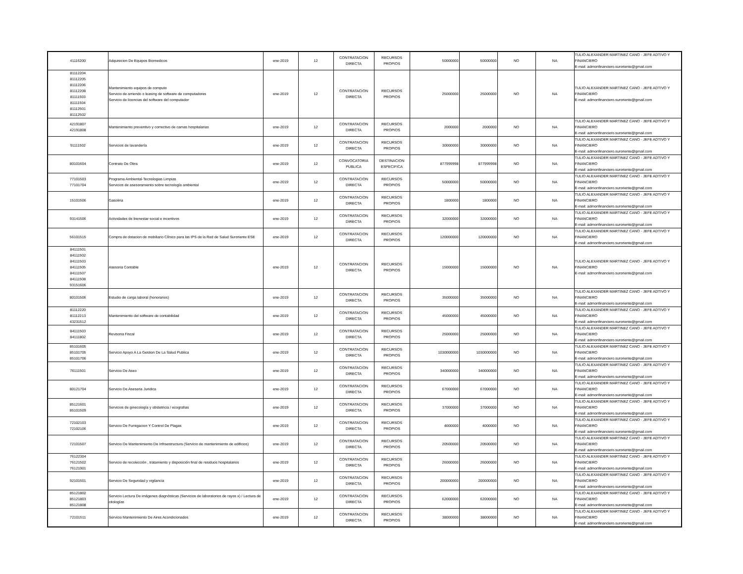| 41116200 | Adquisicion De Equipos Biomedicos | ene-2019 | 12 | CONTRATACION DIRECTA | RECURSOS PROPIOS | 50000000 | 50000000 | NO | NA | TULIO ALEXANDER MARTINEZ CANO - JEFE ADTIVO Y FINANCIERO E-mail: admonfinanciero.suroriente@gmail.com |
| 81112204 81112205 81112206 81112208 81111503 81111504 81112501 81112502 | Mantenimiento equipos de computo Servicio de arriendo o leasing de software de computadores Servicio de licencias del software del computador | ene-2019 | 12 | CONTRATACION DIRECTA | RECURSOS PROPIOS | 25000000 | 25000000 | NO | NA | TULIO ALEXANDER MARTINEZ CANO - JEFE ADTIVO Y FINANCIERO E-mail: admonfinanciero.suroriente@gmail.com |
| 42191807 42191808 | Mantenimiento preventivo y correctivo de camas hospitalarias | ene-2019 | 12 | CONTRATACION DIRECTA | RECURSOS PROPIOS | 2000000 | 2000000 | NO | NA | TULIO ALEXANDER MARTINEZ CANO - JEFE ADTIVO Y FINANCIERO E-mail: admonfinanciero.suroriente@gmail.com |
| 91111502 | Servicios de lavandería | ene-2019 | 12 | CONTRATACION DIRECTA | RECURSOS PROPIOS | 30000000 | 30000000 | NO | NA | TULIO ALEXANDER MARTINEZ CANO - JEFE ADTIVO Y FINANCIERO E-mail: admonfinanciero.suroriente@gmail.com |
| 80101604 | Contrato De Obra | ene-2019 | 12 | CONVOCATORIA PUBLICA | DESTINACION ESPECIFICA | 877999998 | 877999998 | NO | NA | TULIO ALEXANDER MARTINEZ CANO - JEFE ADTIVO Y FINANCIERO E-mail: admonfinanciero.suroriente@gmail.com |
| 77101503 77101704 | Programa Ambiental-Tecnologias Limpias Servicios de asesoramiento sobre tecnología ambiental | ene-2019 | 12 | CONTRATACION DIRECTA | RECURSOS PROPIOS | 50000000 | 50000000 | NO | NA | TULIO ALEXANDER MARTINEZ CANO - JEFE ADTIVO Y FINANCIERO E-mail: admonfinanciero.suroriente@gmail.com |
| 15101506 | Gasolina | ene-2019 | 12 | CONTRATACION DIRECTA | RECURSOS PROPIOS | 1800000 | 1800000 | NO | NA | TULIO ALEXANDER MARTINEZ CANO - JEFE ADTIVO Y FINANCIERO E-mail: admonfinanciero.suroriente@gmail.com |
| 93141506 | Actividades de bienestar social e incentivos | ene-2019 | 12 | CONTRATACION DIRECTA | RECURSOS PROPIOS | 32000000 | 32000000 | NO | NA | TULIO ALEXANDER MARTINEZ CANO - JEFE ADTIVO Y FINANCIERO E-mail: admonfinanciero.suroriente@gmail.com |
| 56101515 | Compra de dotacion de mobiliario Clínico para las IPS de la Red de Salud Suroriente ESE | ene-2019 | 12 | CONTRATACION DIRECTA | RECURSOS PROPIOS | 120000000 | 120000000 | NO | NA | TULIO ALEXANDER MARTINEZ CANO - JEFE ADTIVO Y FINANCIERO E-mail: admonfinanciero.suroriente@gmail.com |
| 84111501 84111502 84111503 84111505 84111507 84111508 93151606 | Asesoria Contable | ene-2019 | 12 | CONTRATACION DIRECTA | RECURSOS PROPIOS | 15000000 | 15000000 | NO | NA | TULIO ALEXANDER MARTINEZ CANO - JEFE ADTIVO Y FINANCIERO E-mail: admonfinanciero.suroriente@gmail.com |
| 80101506 | Estudio de carga laboral (honorarios) | ene-2019 | 12 | CONTRATACION DIRECTA | RECURSOS PROPIOS | 35000000 | 35000000 | NO | NA | TULIO ALEXANDER MARTINEZ CANO - JEFE ADTIVO Y FINANCIERO E-mail: admonfinanciero.suroriente@gmail.com |
| 81112220 81112213 43231512 | Mantenimiento del software de contabilidad | ene-2019 | 12 | CONTRATACION DIRECTA | RECURSOS PROPIOS | 45000000 | 45000000 | NO | NA | TULIO ALEXANDER MARTINEZ CANO - JEFE ADTIVO Y FINANCIERO E-mail: admonfinanciero.suroriente@gmail.com |
| 84111503 84111802 | Revisoria Fiscal | ene-2019 | 12 | CONTRATACION DIRECTA | RECURSOS PROPIOS | 25000000 | 25000000 | NO | NA | TULIO ALEXANDER MARTINEZ CANO - JEFE ADTIVO Y FINANCIERO E-mail: admonfinanciero.suroriente@gmail.com |
| 85101605 85101705 85101706 | Servicio Apoyo A La Gestion De La Salud Publica | ene-2019 | 12 | CONTRATACION DIRECTA | RECURSOS PROPIOS | 1030000000 | 1030000000 | NO | NA | TULIO ALEXANDER MARTINEZ CANO - JEFE ADTIVO Y FINANCIERO E-mail: admonfinanciero.suroriente@gmail.com |
| 76111501 | Servicio De Aseo | ene-2019 | 12 | CONTRATACION DIRECTA | RECURSOS PROPIOS | 340000000 | 340000000 | NO | NA | TULIO ALEXANDER MARTINEZ CANO - JEFE ADTIVO Y FINANCIERO E-mail: admonfinanciero.suroriente@gmail.com |
| 80121704 | Servicio De Asesoria Juridica | ene-2019 | 12 | CONTRATACION DIRECTA | RECURSOS PROPIOS | 67000000 | 67000000 | NO | NA | TULIO ALEXANDER MARTINEZ CANO - JEFE ADTIVO Y FINANCIERO E-mail: admonfinanciero.suroriente@gmail.com |
| 85121601 85101509 | Servicios de ginecología y obstetricia / ecografias | ene-2019 | 12 | CONTRATACION DIRECTA | RECURSOS PROPIOS | 37000000 | 37000000 | NO | NA | TULIO ALEXANDER MARTINEZ CANO - JEFE ADTIVO Y FINANCIERO E-mail: admonfinanciero.suroriente@gmail.com |
| 72102103 72102106 | Servicio De Fumigacion Y Control De Plagas | ene-2019 | 12 | CONTRATACION DIRECTA | RECURSOS PROPIOS | 4000000 | 4000000 | NO | NA | TULIO ALEXANDER MARTINEZ CANO - JEFE ADTIVO Y FINANCIERO E-mail: admonfinanciero.suroriente@gmail.com |
| 72101507 | Servicio De Mantenimiento De Infraestructura (Servicio de mantenimiento de edificios) | ene-2019 | 12 | CONTRATACION DIRECTA | RECURSOS PROPIOS | 20500000 | 20500000 | NO | NA | TULIO ALEXANDER MARTINEZ CANO - JEFE ADTIVO Y FINANCIERO E-mail: admonfinanciero.suroriente@gmail.com |
| 76122304 76121502 76121901 | Servicio de recolección , tratamiento y disposición final de residuos hospitalarios | ene-2019 | 12 | CONTRATACION DIRECTA | RECURSOS PROPIOS | 26000000 | 26000000 | NO | NA | TULIO ALEXANDER MARTINEZ CANO - JEFE ADTIVO Y FINANCIERO E-mail: admonfinanciero.suroriente@gmail.com |
| 92101501 | Servicio De Seguridad y vigilancia | ene-2019 | 12 | CONTRATACION DIRECTA | RECURSOS PROPIOS | 200000000 | 200000000 | NO | NA | TULIO ALEXANDER MARTINEZ CANO - JEFE ADTIVO Y FINANCIERO E-mail: admonfinanciero.suroriente@gmail.com |
| 85121802 85121803 85121808 | Servicio Lectura De imágenes diagnósticas (Servicios de laboratorios de rayos x) / Lectura de citologías | ene-2019 | 12 | CONTRATACION DIRECTA | RECURSOS PROPIOS | 62000000 | 62000000 | NO | NA | TULIO ALEXANDER MARTINEZ CANO - JEFE ADTIVO Y FINANCIERO E-mail: admonfinanciero.suroriente@gmail.com |
| 72101511 | Servicio Mantenimiento De Aires Acondicionados | ene-2019 | 12 | CONTRATACION DIRECTA | RECURSOS PROPIOS | 38000000 | 38000000 | NO | NA | TULIO ALEXANDER MARTINEZ CANO - JEFE ADTIVO Y FINANCIERO E-mail: admonfinanciero.suroriente@gmail.com |